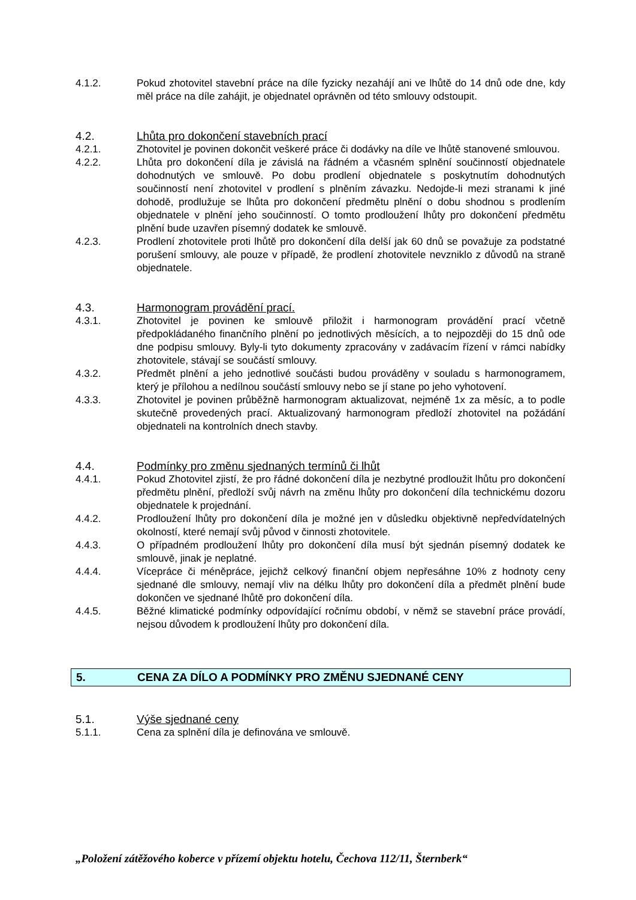4.1.2. Pokud zhotovitel stavební práce na díle fyzicky nezahájí ani ve lhůtě do 14 dnů ode dne, kdy měl práce na díle zahájit, je objednatel oprávněn od této smlouvy odstoupit.
4.2. Lhůta pro dokončení stavebních prací
4.2.1. Zhotovitel je povinen dokončit veškeré práce či dodávky na díle ve lhůtě stanovené smlouvou.
4.2.2. Lhůta pro dokončení díla je závislá na řádném a včasném splnění součinností objednatele dohodnutých ve smlouvě. Po dobu prodlení objednatele s poskytnutím dohodnutých součinností není zhotovitel v prodlení s plněním závazku. Nedojde-li mezi stranami k jiné dohodě, prodlužuje se lhůta pro dokončení předmětu plnění o dobu shodnou s prodlením objednatele v plnění jeho součinností. O tomto prodloužení lhůty pro dokončení předmětu plnění bude uzavřen písemný dodatek ke smlouvě.
4.2.3. Prodlení zhotovitele proti lhůtě pro dokončení díla delší jak 60 dnů se považuje za podstatné porušení smlouvy, ale pouze v případě, že prodlení zhotovitele nevzniklo z důvodů na straně objednatele.
4.3. Harmonogram provádění prací.
4.3.1. Zhotovitel je povinen ke smlouvě přiložit i harmonogram provádění prací včetně předpokládaného finančního plnění po jednotlivých měsících, a to nejpozději do 15 dnů ode dne podpisu smlouvy. Byly-li tyto dokumenty zpracovány v zadávacím řízení v rámci nabídky zhotovitele, stávají se součástí smlouvy.
4.3.2. Předmět plnění a jeho jednotlivé součásti budou prováděny v souladu s harmonogramem, který je přílohou a nedílnou součástí smlouvy nebo se jí stane po jeho vyhotovení.
4.3.3. Zhotovitel je povinen průběžně harmonogram aktualizovat, nejméně 1x za měsíc, a to podle skutečně provedených prací. Aktualizovaný harmonogram předloží zhotovitel na požádání objednateli na kontrolních dnech stavby.
4.4. Podmínky pro změnu sjednaných termínů či lhůt
4.4.1. Pokud Zhotovitel zjistí, že pro řádné dokončení díla je nezbytné prodloužit lhůtu pro dokončení předmětu plnění, předloží svůj návrh na změnu lhůty pro dokončení díla technickému dozoru objednatele k projednání.
4.4.2. Prodloužení lhůty pro dokončení díla je možné jen v důsledku objektivně nepředvídatelných okolností, které nemají svůj původ v činnosti zhotovitele.
4.4.3. O případném prodloužení lhůty pro dokončení díla musí být sjednán písemný dodatek ke smlouvě, jinak je neplatné.
4.4.4. Vícepráce či méněpráce, jejichž celkový finanční objem nepřesáhne 10% z hodnoty ceny sjednané dle smlouvy, nemají vliv na délku lhůty pro dokončení díla a předmět plnění bude dokončen ve sjednané lhůtě pro dokončení díla.
4.4.5. Běžné klimatické podmínky odpovídající ročnímu období, v němž se stavební práce provádí, nejsou důvodem k prodloužení lhůty pro dokončení díla.
5. CENA ZA DÍLO A PODMÍNKY PRO ZMĚNU SJEDNANÉ CENY
5.1. Výše sjednané ceny
5.1.1. Cena za splnění díla je definována ve smlouvě.
„Položení zátěžového koberce v přízemí objektu hotelu, Čechova 112/11, Šternberk“